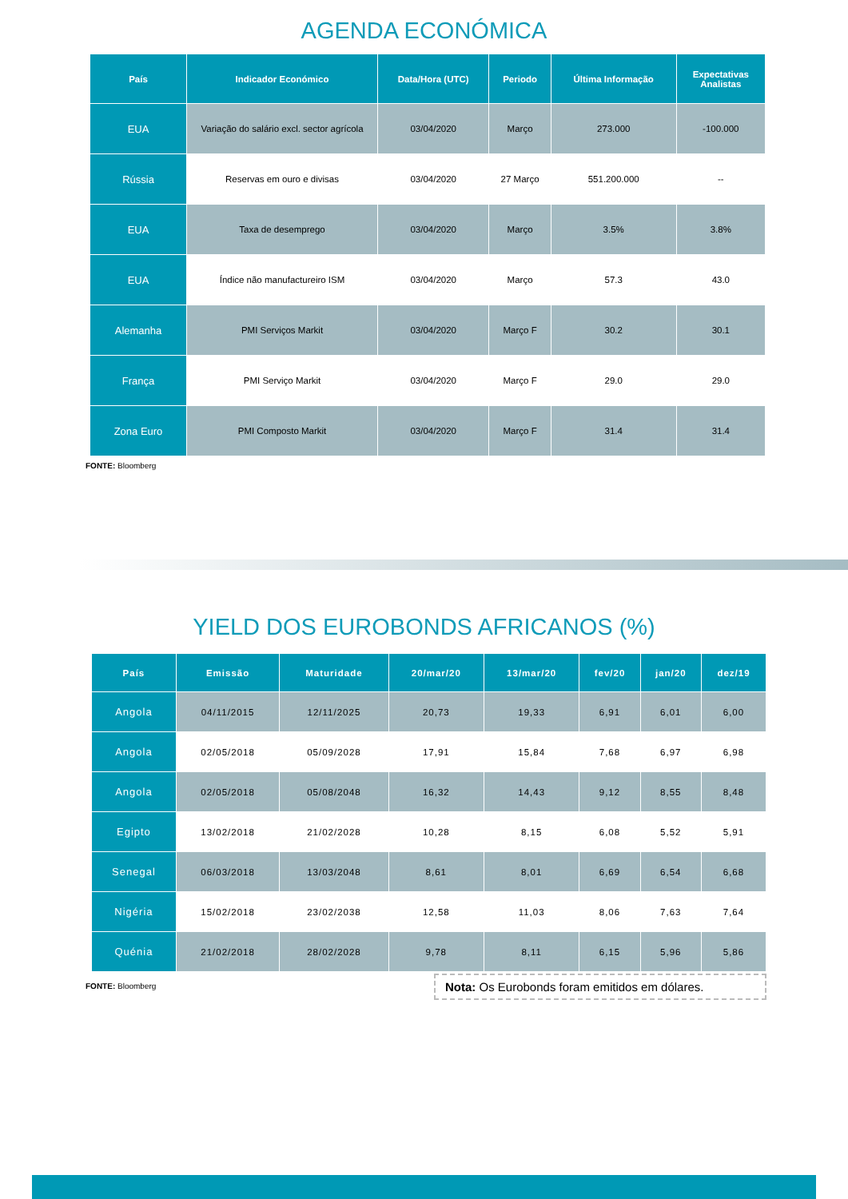AGENDA ECONÓMICA
| País | Indicador Económico | Data/Hora (UTC) | Periodo | Última Informação | Expectativas Analistas |
| --- | --- | --- | --- | --- | --- |
| EUA | Variação do salário excl. sector agrícola | 03/04/2020 | Março | 273.000 | -100.000 |
| Rússia | Reservas em ouro e divisas | 03/04/2020 | 27 Março | 551.200.000 | -- |
| EUA | Taxa de desemprego | 03/04/2020 | Março | 3.5% | 3.8% |
| EUA | Índice não manufactureiro ISM | 03/04/2020 | Março | 57.3 | 43.0 |
| Alemanha | PMI Serviços Markit | 03/04/2020 | Março F | 30.2 | 30.1 |
| França | PMI Serviço Markit | 03/04/2020 | Março F | 29.0 | 29.0 |
| Zona Euro | PMI Composto Markit | 03/04/2020 | Março F | 31.4 | 31.4 |
FONTE: Bloomberg
YIELD DOS EUROBONDS AFRICANOS (%)
| País | Emissão | Maturidade | 20/mar/20 | 13/mar/20 | fev/20 | jan/20 | dez/19 |
| --- | --- | --- | --- | --- | --- | --- | --- |
| Angola | 04/11/2015 | 12/11/2025 | 20,73 | 19,33 | 6,91 | 6,01 | 6,00 |
| Angola | 02/05/2018 | 05/09/2028 | 17,91 | 15,84 | 7,68 | 6,97 | 6,98 |
| Angola | 02/05/2018 | 05/08/2048 | 16,32 | 14,43 | 9,12 | 8,55 | 8,48 |
| Egipto | 13/02/2018 | 21/02/2028 | 10,28 | 8,15 | 6,08 | 5,52 | 5,91 |
| Senegal | 06/03/2018 | 13/03/2048 | 8,61 | 8,01 | 6,69 | 6,54 | 6,68 |
| Nigéria | 15/02/2018 | 23/02/2038 | 12,58 | 11,03 | 8,06 | 7,63 | 7,64 |
| Quénia | 21/02/2018 | 28/02/2028 | 9,78 | 8,11 | 6,15 | 5,96 | 5,86 |
FONTE: Bloomberg
Nota: Os Eurobonds foram emitidos em dólares.